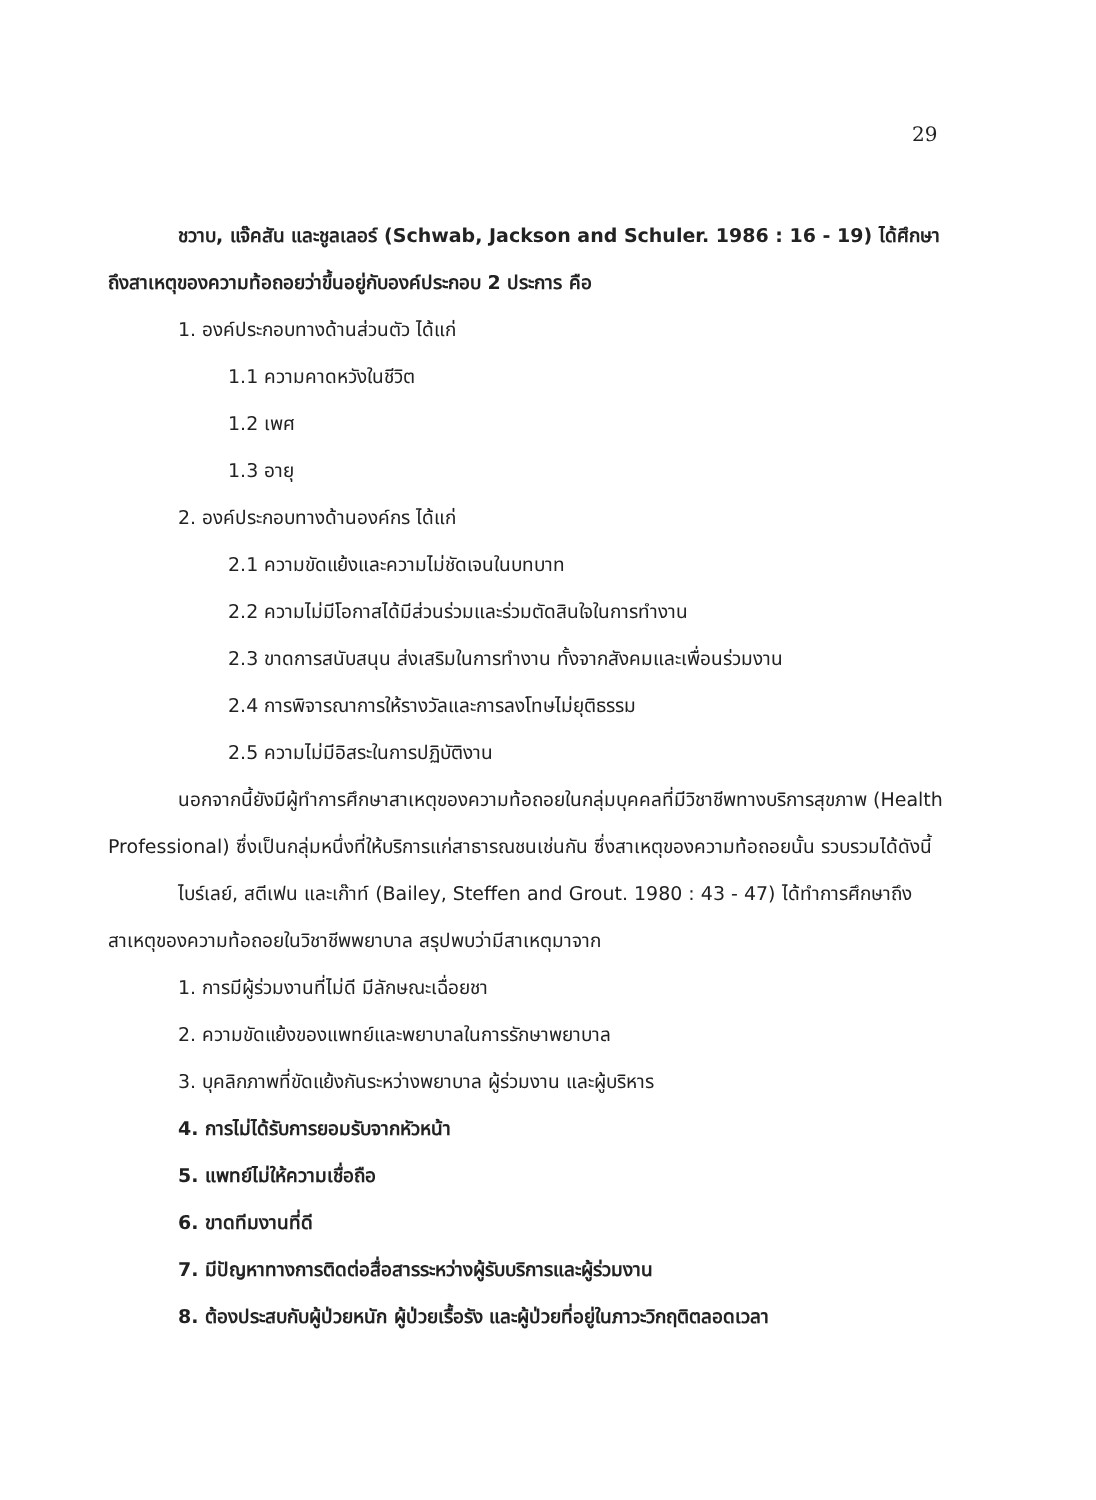29
ชวาบ, แจ๊คสัน และชูลเลอร์ (Schwab, Jackson and Schuler. 1986 : 16 - 19) ได้ศึกษาถึงสาเหตุของความท้อถอยว่าขึ้นอยู่กับองค์ประกอบ 2 ประการ คือ
1. องค์ประกอบทางด้านส่วนตัว ได้แก่
1.1 ความคาดหวังในชีวิต
1.2 เพศ
1.3 อายุ
2. องค์ประกอบทางด้านองค์กร ได้แก่
2.1 ความขัดแย้งและความไม่ชัดเจนในบทบาท
2.2 ความไม่มีโอกาสได้มีส่วนร่วมและร่วมตัดสินใจในการทำงาน
2.3 ขาดการสนับสนุน ส่งเสริมในการทำงาน ทั้งจากสังคมและเพื่อนร่วมงาน
2.4 การพิจารณาการให้รางวัลและการลงโทษไม่ยุติธรรม
2.5 ความไม่มีอิสระในการปฏิบัติงาน
นอกจากนี้ยังมีผู้ทำการศึกษาสาเหตุของความท้อถอยในกลุ่มบุคคลที่มีวิชาชีพทางบริการสุขภาพ (Health Professional) ซึ่งเป็นกลุ่มหนึ่งที่ให้บริการแก่สาธารณชนเช่นกัน ซึ่งสาเหตุของความท้อถอยนั้น รวบรวมได้ดังนี้
ไบร์เลย์, สตีเฟน และเก๊าท์ (Bailey, Steffen and Grout. 1980 : 43 - 47) ได้ทำการศึกษาถึงสาเหตุของความท้อถอยในวิชาชีพพยาบาล สรุปพบว่ามีสาเหตุมาจาก
1. การมีผู้ร่วมงานที่ไม่ดี มีลักษณะเฉื่อยชา
2. ความขัดแย้งของแพทย์และพยาบาลในการรักษาพยาบาล
3. บุคลิกภาพที่ขัดแย้งกันระหว่างพยาบาล ผู้ร่วมงาน และผู้บริหาร
4. การไม่ได้รับการยอมรับจากหัวหน้า
5. แพทย์ไม่ให้ความเชื่อถือ
6. ขาดทีมงานที่ดี
7. มีปัญหาทางการติดต่อสื่อสารระหว่างผู้รับบริการและผู้ร่วมงาน
8. ต้องประสบกับผู้ป่วยหนัก ผู้ป่วยเรื้อรัง และผู้ป่วยที่อยู่ในภาวะวิกฤติตลอดเวลา